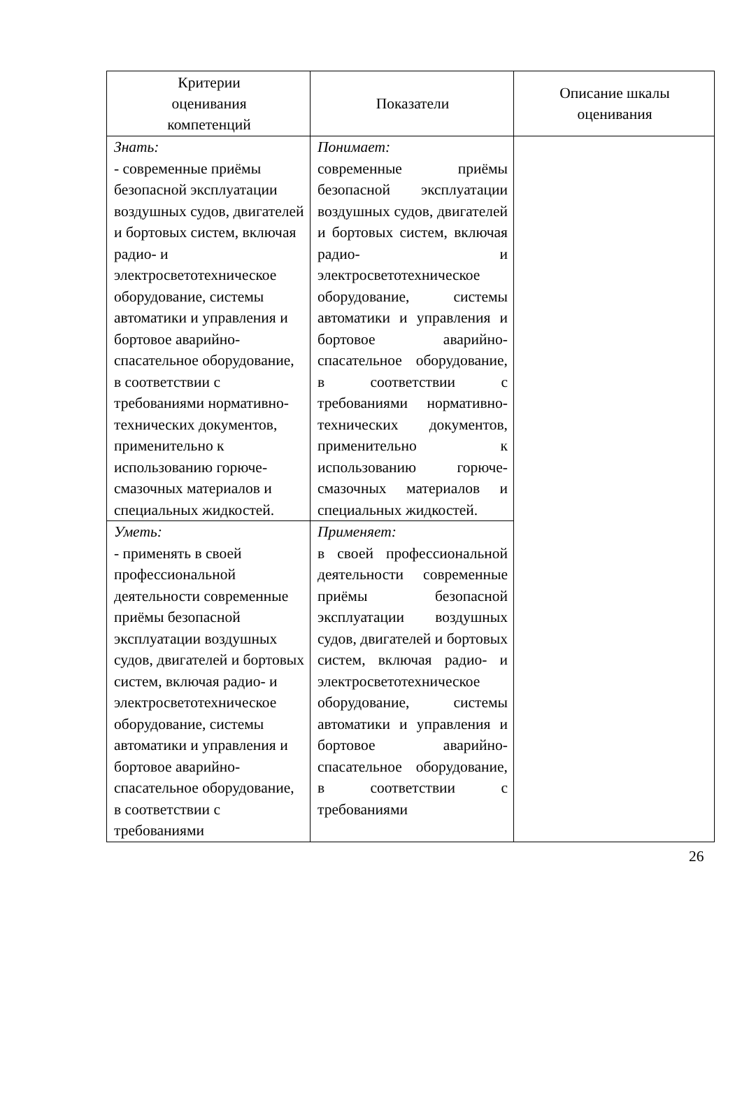| Критерии оценивания компетенций | Показатели | Описание шкалы оценивания |
| --- | --- | --- |
| Знать: - современные приёмы безопасной эксплуатации воздушных судов, двигателей и бортовых систем, включая радио- и электросветотехническое оборудование, системы автоматики и управления и бортовое аварийно-спасательное оборудование, в соответствии с требованиями нормативно-технических документов, применительно к использованию горюче-смазочных материалов и специальных жидкостей. | Понимает: современные приёмы безопасной эксплуатации воздушных судов, двигателей и бортовых систем, включая радио- и электросветотехническое оборудование, системы автоматики и управления и бортовое аварийно-спасательное оборудование, в соответствии с требованиями нормативно-технических документов, применительно к использованию горюче-смазочных материалов и специальных жидкостей. | |
| Уметь: - применять в своей профессиональной деятельности современные приёмы безопасной эксплуатации воздушных судов, двигателей и бортовых систем, включая радио- и электросветотехническое оборудование, системы автоматики и управления и бортовое аварийно-спасательное оборудование, в соответствии с требованиями | Применяет: в своей профессиональной деятельности современные приёмы безопасной эксплуатации воздушных судов, двигателей и бортовых систем, включая радио- и электросветотехническое оборудование, системы автоматики и управления и бортовое аварийно-спасательное оборудование, в соответствии с требованиями | |
26